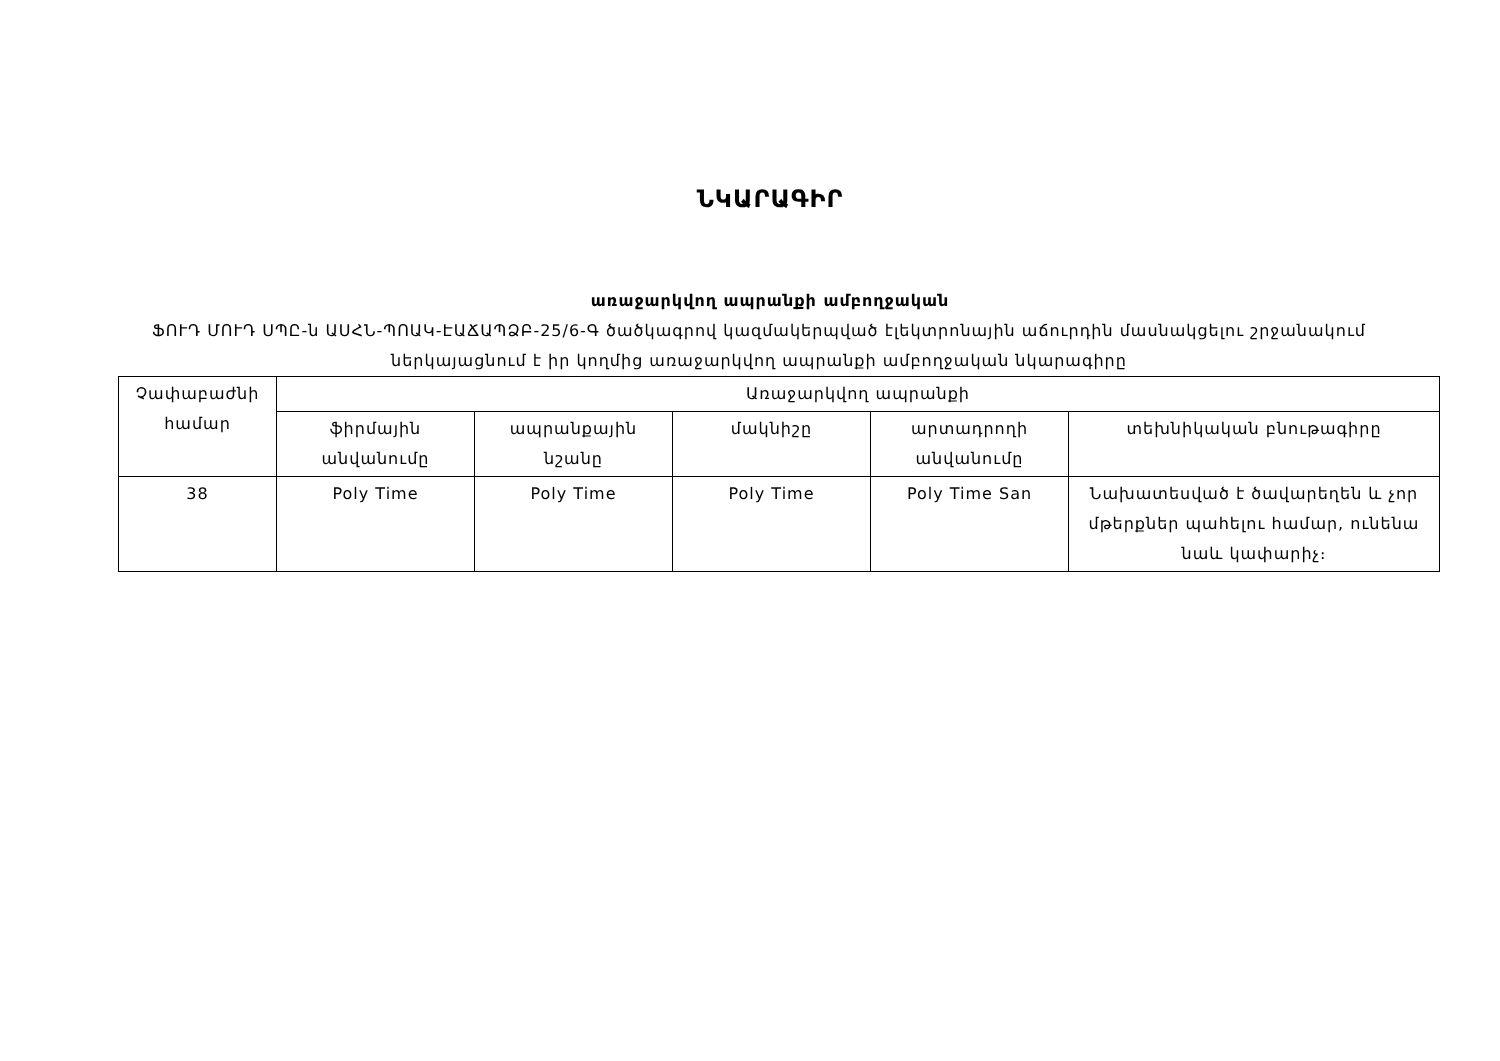ՆԿԱՐԱԳԻՐ
առաջարկվող ապրանքի ամբողջական
ՖՈՒԴ ՄՈՒԴ ՍՊԸ-ն ԱՍՀՆ-ՊՈԱԿ-ԷԱՃԱՊՁԲ-25/6-Գ ծածկագրով կազմակերպված էլեկտրոնային աճուրդին մասնակցելու շրջանակում ներկայացնում է իր կողմից առաջարկվող ապրանքի ամբողջական նկարագիրը
| Չափաբաժնի համար | Առաջարկվող ապրանքի | | | | |
| --- | --- | --- | --- | --- | --- |
| | ֆիրմային անվանումը | ապրանքային նշանը | մակնիշը | արտադրողի անվանումը | տեխնիկական բնութագիրը |
| 38 | Poly Time | Poly Time | Poly Time | Poly Time San | Նախատեսված է ծավարեղեն և չոր մթերքներ պահելու համար, ունենա նաև կափարիչ։ |